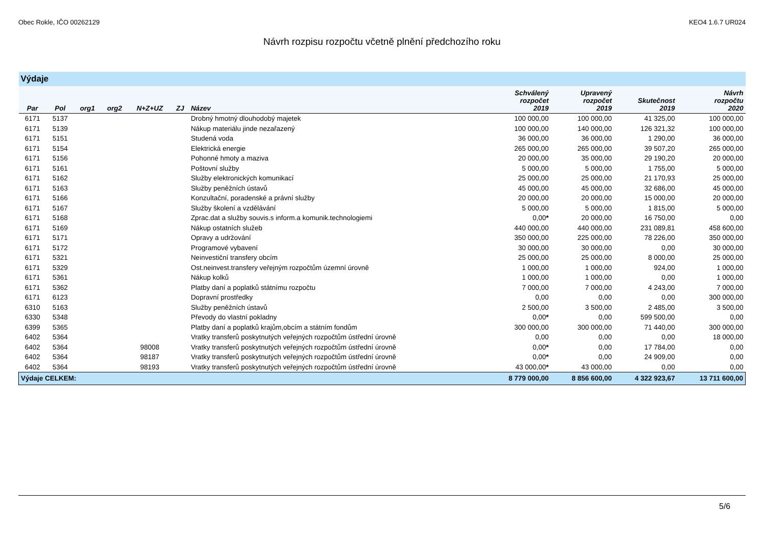Obec Rokle, IČO 00262129 KEO4 1.6.7 UR024
Návrh rozpisu rozpočtu včetně plnění předchozího roku
| Výdaje | | | | | | | | | | |
| Par | Pol | org1 | org2 | N+Z+UZ | ZJ | Název | Schválený rozpočet 2019 | Upravený rozpočet 2019 | Skutečnost 2019 | Návrh rozpočtu 2020 |
| 6171 | 5137 | | | | | Drobný hmotný dlouhodobý majetek | 100 000,00 | 100 000,00 | 41 325,00 | 100 000,00 |
| 6171 | 5139 | | | | | Nákup materiálu jinde nezařazený | 100 000,00 | 140 000,00 | 126 321,32 | 100 000,00 |
| 6171 | 5151 | | | | | Studená voda | 36 000,00 | 36 000,00 | 1 290,00 | 36 000,00 |
| 6171 | 5154 | | | | | Elektrická energie | 265 000,00 | 265 000,00 | 39 507,20 | 265 000,00 |
| 6171 | 5156 | | | | | Pohonné hmoty a maziva | 20 000,00 | 35 000,00 | 29 190,20 | 20 000,00 |
| 6171 | 5161 | | | | | Poštovní služby | 5 000,00 | 5 000,00 | 1 755,00 | 5 000,00 |
| 6171 | 5162 | | | | | Služby elektronických komunikací | 25 000,00 | 25 000,00 | 21 170,93 | 25 000,00 |
| 6171 | 5163 | | | | | Služby peněžních ústavů | 45 000,00 | 45 000,00 | 32 686,00 | 45 000,00 |
| 6171 | 5166 | | | | | Konzultační, poradenské a právní služby | 20 000,00 | 20 000,00 | 15 000,00 | 20 000,00 |
| 6171 | 5167 | | | | | Služby školení a vzdělávání | 5 000,00 | 5 000,00 | 1 815,00 | 5 000,00 |
| 6171 | 5168 | | | | | Zprac.dat a služby souvis.s inform.a komunik.technologiemi | 0,00 * | 20 000,00 | 16 750,00 | 0,00 |
| 6171 | 5169 | | | | | Nákup ostatních služeb | 440 000,00 | 440 000,00 | 231 089,81 | 458 600,00 |
| 6171 | 5171 | | | | | Opravy a udržování | 350 000,00 | 225 000,00 | 78 226,00 | 350 000,00 |
| 6171 | 5172 | | | | | Programové vybavení | 30 000,00 | 30 000,00 | 0,00 | 30 000,00 |
| 6171 | 5321 | | | | | Neinvestiční transfery obcím | 25 000,00 | 25 000,00 | 8 000,00 | 25 000,00 |
| 6171 | 5329 | | | | | Ost.neinvest.transfery veřejným rozpočtům územní úrovně | 1 000,00 | 1 000,00 | 924,00 | 1 000,00 |
| 6171 | 5361 | | | | | Nákup kolků | 1 000,00 | 1 000,00 | 0,00 | 1 000,00 |
| 6171 | 5362 | | | | | Platby daní a poplatků státnímu rozpočtu | 7 000,00 | 7 000,00 | 4 243,00 | 7 000,00 |
| 6171 | 6123 | | | | | Dopravní prostředky | 0,00 | 0,00 | 0,00 | 300 000,00 |
| 6310 | 5163 | | | | | Služby peněžních ústavů | 2 500,00 | 3 500,00 | 2 485,00 | 3 500,00 |
| 6330 | 5348 | | | | | Převody do vlastní pokladny | 0,00 * | 0,00 | 599 500,00 | 0,00 |
| 6399 | 5365 | | | | | Platby daní a poplatků krajům,obcím a státním fondům | 300 000,00 | 300 000,00 | 71 440,00 | 300 000,00 |
| 6402 | 5364 | | | | | Vratky transferů poskytnutých veřejných rozpočtům ústřední úrovně | 0,00 | 0,00 | 0,00 | 18 000,00 |
| 6402 | 5364 | | | 98008 | | Vratky transferů poskytnutých veřejných rozpočtům ústřední úrovně | 0,00 * | 0,00 | 17 784,00 | 0,00 |
| 6402 | 5364 | | | 98187 | | Vratky transferů poskytnutých veřejných rozpočtům ústřední úrovně | 0,00 * | 0,00 | 24 909,00 | 0,00 |
| 6402 | 5364 | | | 98193 | | Vratky transferů poskytnutých veřejných rozpočtům ústřední úrovně | 43 000,00 * | 43 000,00 | 0,00 | 0,00 |
| Výdaje CELKEM: | | | | | | | 8 779 000,00 | 8 856 600,00 | 4 322 923,67 | 13 711 600,00 |
5/6